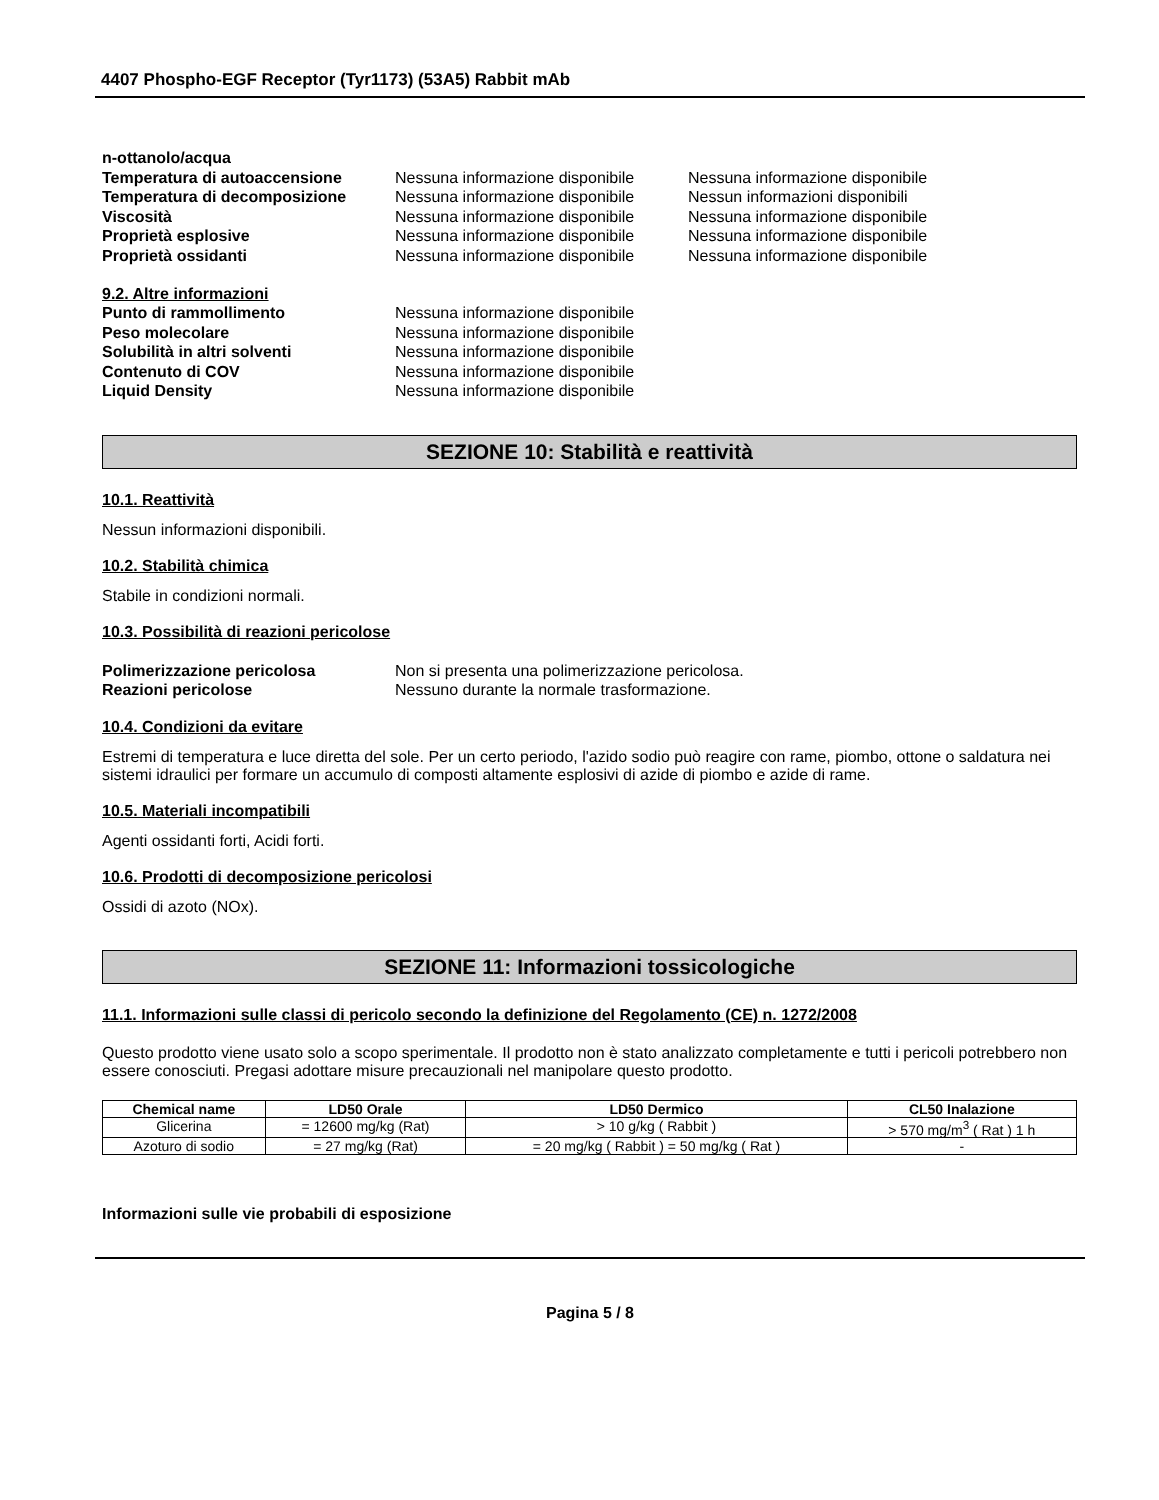4407 Phospho-EGF Receptor (Tyr1173) (53A5) Rabbit mAb
n-ottanolo/acqua
Temperatura di autoaccensione Nessuna informazione disponibile
Nessuna informazione disponibile
Temperatura di decomposizione Nessuna informazione disponibile
Nessun informazioni disponibili
Viscosità Nessuna informazione disponibile
Nessuna informazione disponibile
Proprietà esplosive Nessuna informazione disponibile
Nessuna informazione disponibile
Proprietà ossidanti Nessuna informazione disponibile
Nessuna informazione disponibile
9.2. Altre informazioni
Punto di rammollimento Nessuna informazione disponibile
Peso molecolare Nessuna informazione disponibile
Solubilità in altri solventi Nessuna informazione disponibile
Contenuto di COV Nessuna informazione disponibile
Liquid Density Nessuna informazione disponibile
SEZIONE 10: Stabilità e reattività
10.1. Reattività
Nessun informazioni disponibili.
10.2. Stabilità chimica
Stabile in condizioni normali.
10.3. Possibilità di reazioni pericolose
Polimerizzazione pericolosa Non si presenta una polimerizzazione pericolosa.
Reazioni pericolose Nessuno durante la normale trasformazione.
10.4. Condizioni da evitare
Estremi di temperatura e luce diretta del sole. Per un certo periodo, l'azido sodio può reagire con rame, piombo, ottone o saldatura nei sistemi idraulici per formare un accumulo di composti altamente esplosivi di azide di piombo e azide di rame.
10.5. Materiali incompatibili
Agenti ossidanti forti, Acidi forti.
10.6. Prodotti di decomposizione pericolosi
Ossidi di azoto (NOx).
SEZIONE 11: Informazioni tossicologiche
11.1. Informazioni sulle classi di pericolo secondo la definizione del Regolamento (CE) n. 1272/2008
Questo prodotto viene usato solo a scopo sperimentale. Il prodotto non è stato analizzato completamente e tutti i pericoli potrebbero non essere conosciuti. Pregasi adottare misure precauzionali nel manipolare questo prodotto.
| Chemical name | LD50 Orale | LD50 Dermico | CL50 Inalazione |
| --- | --- | --- | --- |
| Glicerina | = 12600 mg/kg (Rat) | > 10 g/kg ( Rabbit ) | > 570 mg/m<sup>3</sup> ( Rat ) 1 h |
| Azoturo di sodio | = 27 mg/kg (Rat) | = 20 mg/kg ( Rabbit ) = 50 mg/kg ( Rat ) | - |
Informazioni sulle vie probabili di esposizione
Pagina 5 / 8